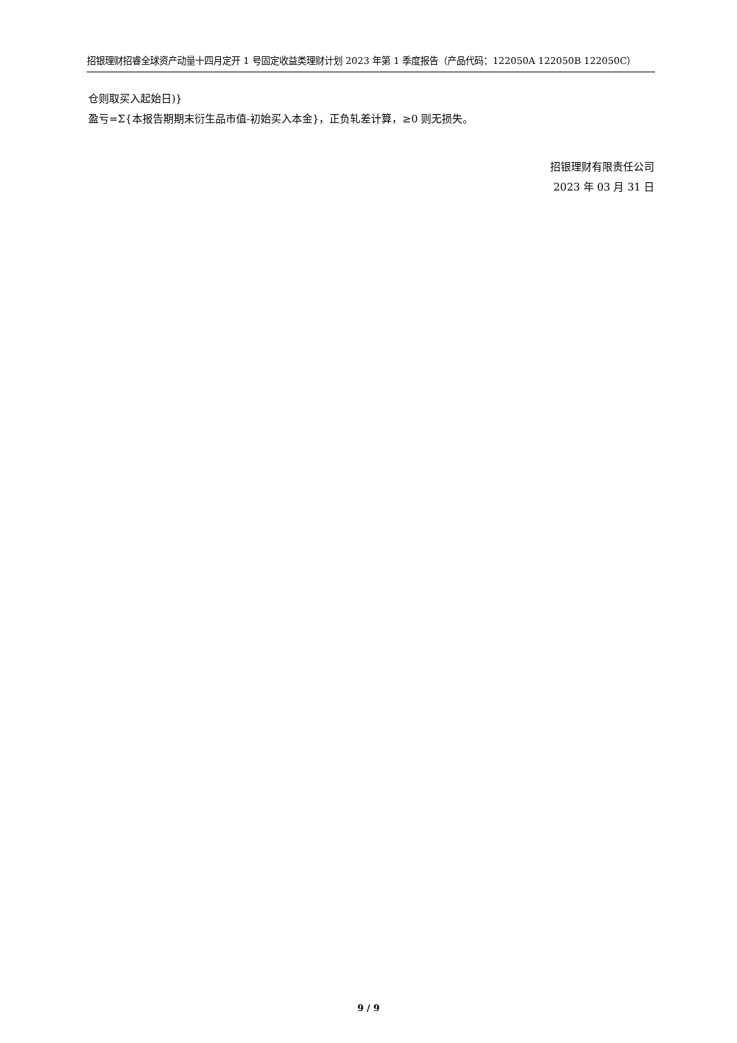招银理财招睿全球资产动量十四月定开 1 号固定收益类理财计划 2023 年第 1 季度报告（产品代码：122050A 122050B 122050C）
仓则取买入起始日)}
盈亏=Σ{本报告期期末衍生品市值-初始买入本金}，正负轧差计算，≥0 则无损失。
招银理财有限责任公司
2023 年 03 月 31 日
9 / 9